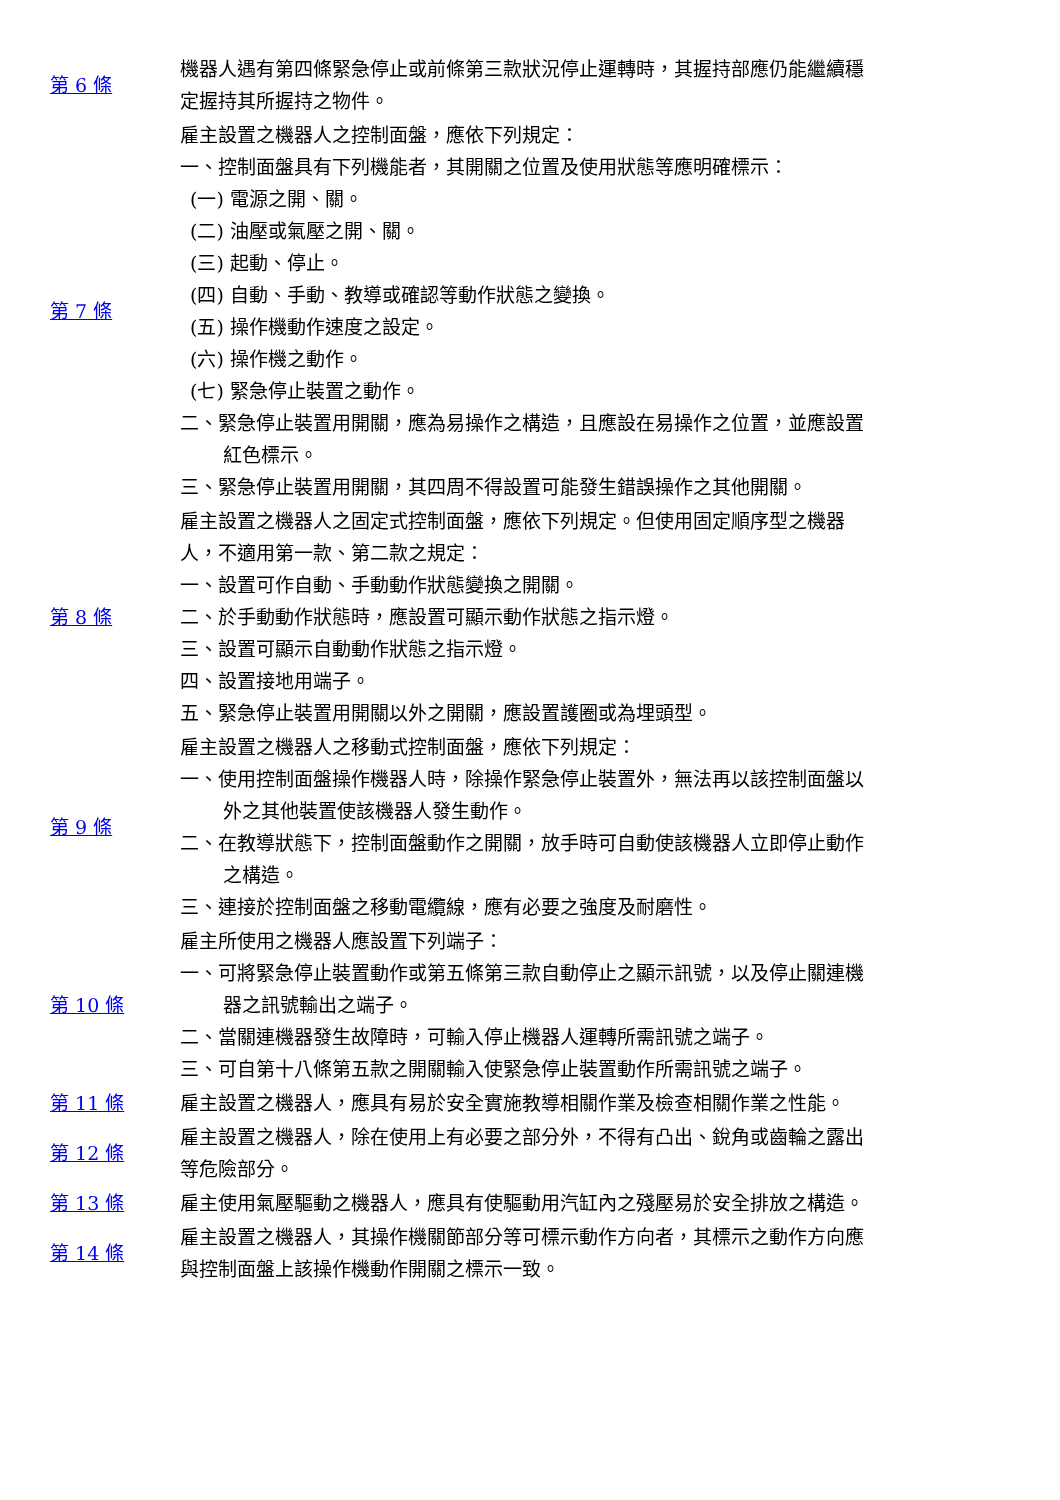| 第 6 條 | 機器人遇有第四條緊急停止或前條第三款狀況停止運轉時，其握持部應仍能繼續穩定握持其所握持之物件。 |
| 第 7 條 | 雇主設置之機器人之控制面盤，應依下列規定： 一、控制面盤具有下列機能者，其開關之位置及使用狀態等應明確標示： (一) 電源之開、關。 (二) 油壓或氣壓之開、關。 (三) 起動、停止。 (四) 自動、手動、教導或確認等動作狀態之變換。 (五) 操作機動作速度之設定。 (六) 操作機之動作。 (七) 緊急停止裝置之動作。 二、緊急停止裝置用開關，應為易操作之構造，且應設在易操作之位置，並應設置紅色標示。 三、緊急停止裝置用開關，其四周不得設置可能發生錯誤操作之其他開關。 |
| 第 8 條 | 雇主設置之機器人之固定式控制面盤，應依下列規定。但使用固定順序型之機器人，不適用第一款、第二款之規定： 一、設置可作自動、手動動作狀態變換之開關。 二、於手動動作狀態時，應設置可顯示動作狀態之指示燈。 三、設置可顯示自動動作狀態之指示燈。 四、設置接地用端子。 五、緊急停止裝置用開關以外之開關，應設置護圈或為埋頭型。 |
| 第 9 條 | 雇主設置之機器人之移動式控制面盤，應依下列規定： 一、使用控制面盤操作機器人時，除操作緊急停止裝置外，無法再以該控制面盤以外之其他裝置使該機器人發生動作。 二、在教導狀態下，控制面盤動作之開關，放手時可自動使該機器人立即停止動作之構造。 三、連接於控制面盤之移動電纜線，應有必要之強度及耐磨性。 |
| 第 10 條 | 雇主所使用之機器人應設置下列端子： 一、可將緊急停止裝置動作或第五條第三款自動停止之顯示訊號，以及停止關連機器之訊號輸出之端子。 二、當關連機器發生故障時，可輸入停止機器人運轉所需訊號之端子。 三、可自第十八條第五款之開關輸入使緊急停止裝置動作所需訊號之端子。 |
| 第 11 條 | 雇主設置之機器人，應具有易於安全實施教導相關作業及檢查相關作業之性能。 |
| 第 12 條 | 雇主設置之機器人，除在使用上有必要之部分外，不得有凸出、銳角或齒輪之露出等危險部分。 |
| 第 13 條 | 雇主使用氣壓驅動之機器人，應具有使驅動用汽缸內之殘壓易於安全排放之構造。 |
| 第 14 條 | 雇主設置之機器人，其操作機關節部分等可標示動作方向者，其標示之動作方向應與控制面盤上該操作機動作開關之標示一致。 |